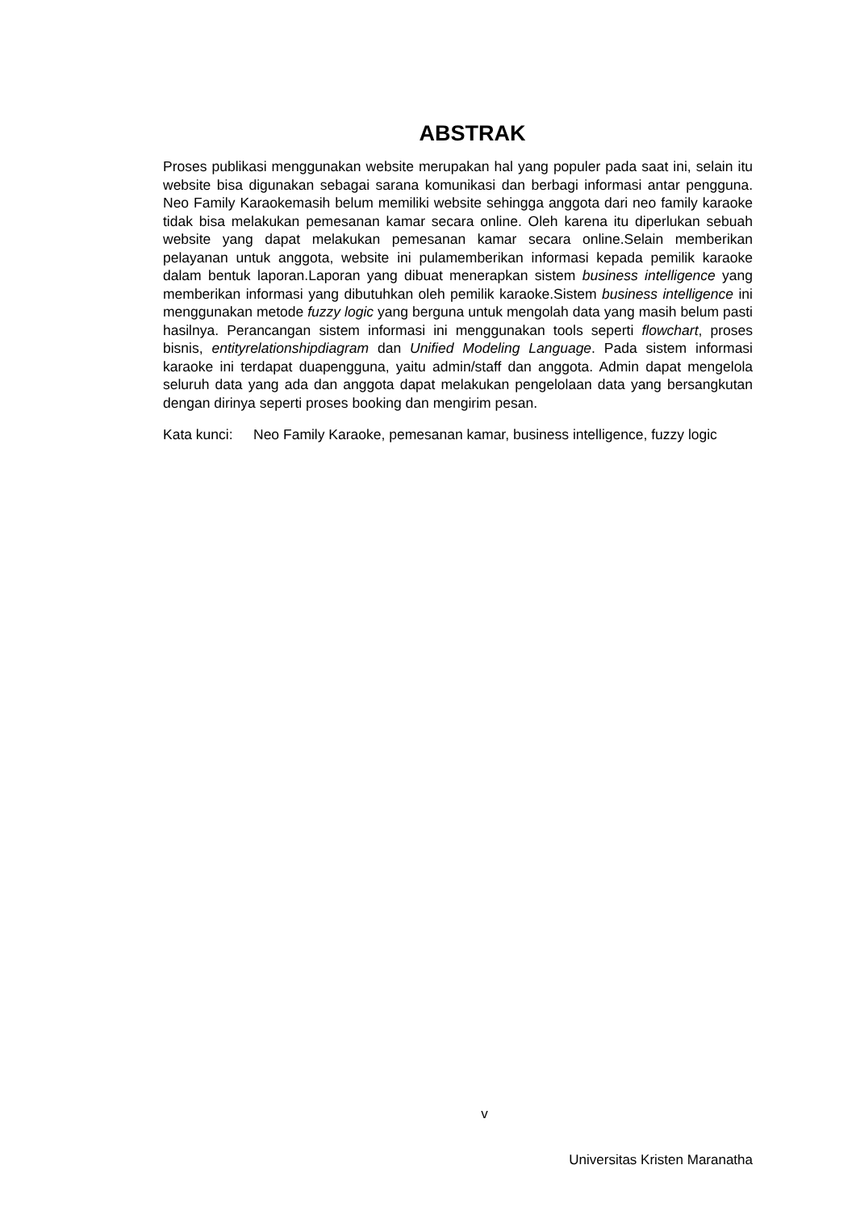ABSTRAK
Proses publikasi menggunakan website merupakan hal yang populer pada saat ini, selain itu website bisa digunakan sebagai sarana komunikasi dan berbagi informasi antar pengguna. Neo Family Karaokemasih belum memiliki website sehingga anggota dari neo family karaoke tidak bisa melakukan pemesanan kamar secara online. Oleh karena itu diperlukan sebuah website yang dapat melakukan pemesanan kamar secara online.Selain memberikan pelayanan untuk anggota, website ini pulamemberikan informasi kepada pemilik karaoke dalam bentuk laporan.Laporan yang dibuat menerapkan sistem business intelligence yang memberikan informasi yang dibutuhkan oleh pemilik karaoke.Sistem business intelligence ini menggunakan metode fuzzy logic yang berguna untuk mengolah data yang masih belum pasti hasilnya. Perancangan sistem informasi ini menggunakan tools seperti flowchart, proses bisnis, entityrelationshipdiagram dan Unified Modeling Language. Pada sistem informasi karaoke ini terdapat duapengguna, yaitu admin/staff dan anggota. Admin dapat mengelola seluruh data yang ada dan anggota dapat melakukan pengelolaan data yang bersangkutan dengan dirinya seperti proses booking dan mengirim pesan.
Kata kunci: Neo Family Karaoke, pemesanan kamar, business intelligence, fuzzy logic
v
Universitas Kristen Maranatha